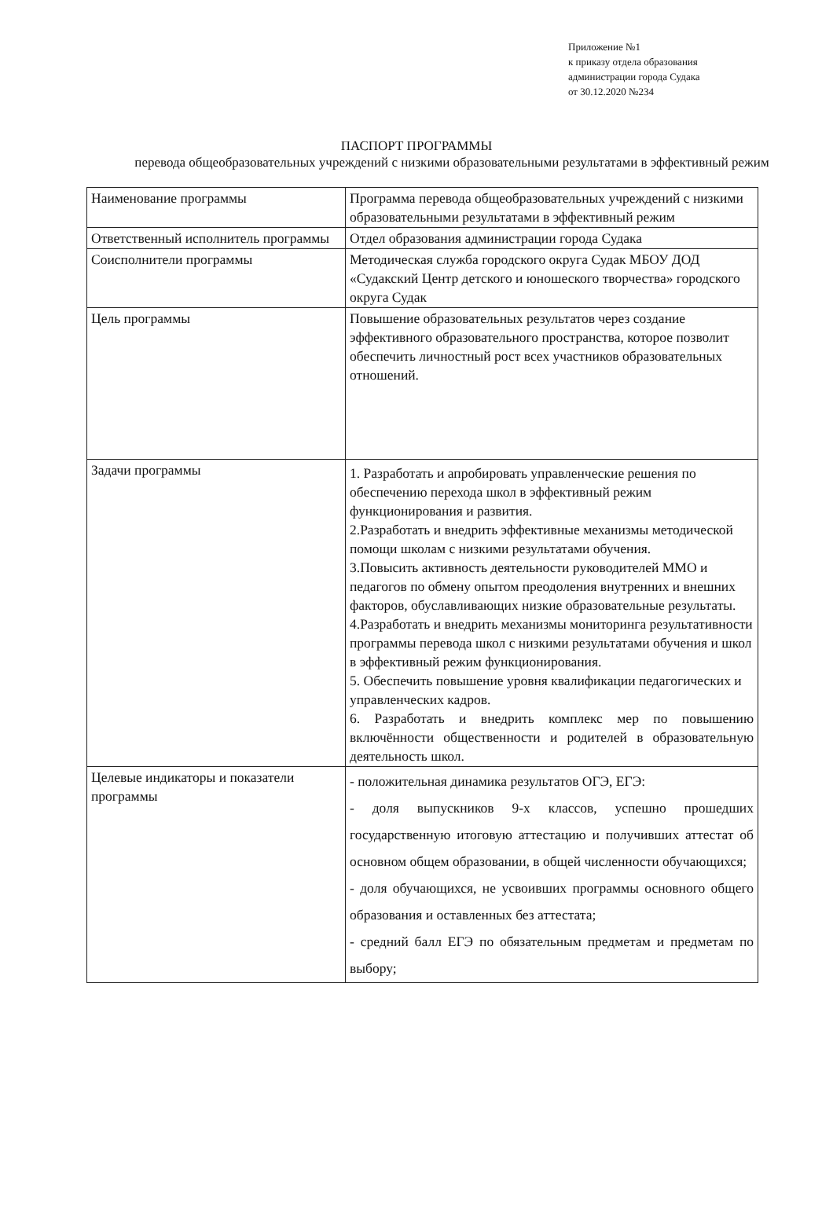Приложение №1
к приказу отдела образования
администрации города Судака
от 30.12.2020 №234
ПАСПОРТ ПРОГРАММЫ
перевода общеобразовательных учреждений с низкими образовательными результатами в эффективный режим
| Наименование программы | Программа перевода общеобразовательных учреждений с низкими образовательными результатами в эффективный режим |
| Ответственный исполнитель программы | Отдел образования администрации города Судака |
| Соисполнители программы | Методическая служба городского округа Судак МБОУ ДОД «Судакский Центр детского и юношеского творчества» городского округа Судак |
| Цель программы | Повышение образовательных результатов через создание эффективного образовательного пространства, которое позволит обеспечить личностный рост всех участников образовательных отношений. |
| Задачи программы | 1. Разработать и апробировать управленческие решения по обеспечению перехода школ в эффективный режим функционирования и развития. 2.Разработать и внедрить эффективные механизмы методической помощи школам с низкими результатами обучения. 3.Повысить активность деятельности руководителей ММО и педагогов по обмену опытом преодоления внутренних и внешних факторов, обуславливающих низкие образовательные результаты. 4.Разработать и внедрить механизмы мониторинга результативности программы перевода школ с низкими результатами обучения и школ в эффективный режим функционирования. 5. Обеспечить повышение уровня квалификации педагогических и управленческих кадров. 6. Разработать и внедрить комплекс мер по повышению включённости общественности и родителей в образовательную деятельность школ. |
| Целевые индикаторы и показатели программы | - положительная динамика результатов ОГЭ, ЕГЭ: - доля выпускников 9-х классов, успешно прошедших государственную итоговую аттестацию и получивших аттестат об основном общем образовании, в общей численности обучающихся; - доля обучающихся, не усвоивших программы основного общего образования и оставленных без аттестата; - средний балл ЕГЭ по обязательным предметам и предметам по выбору; |